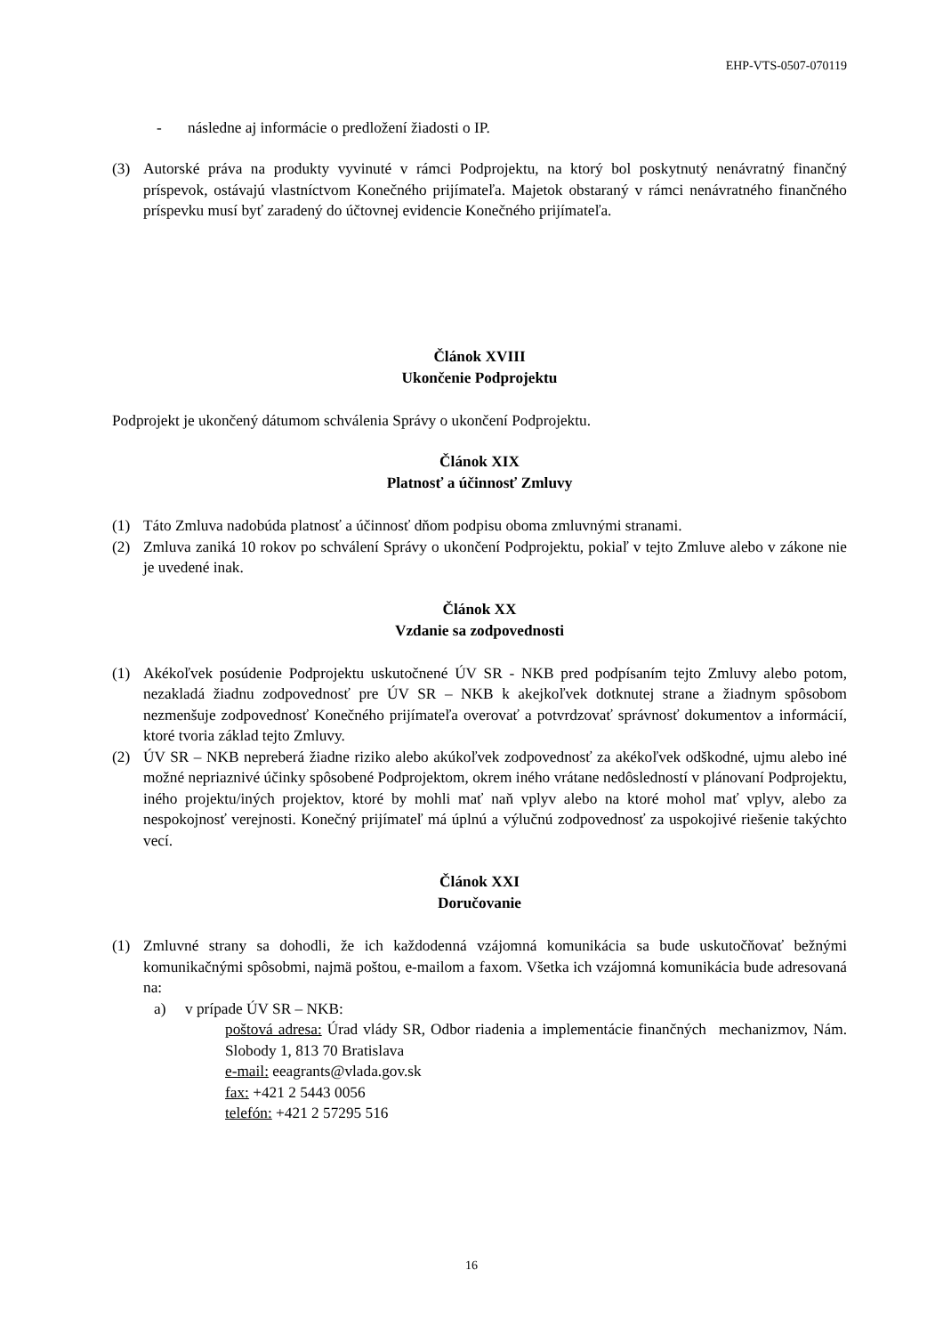EHP-VTS-0507-070119
- následne aj informácie o predložení žiadosti o IP.
(3) Autorské práva na produkty vyvinuté v rámci Podprojektu, na ktorý bol poskytnutý nenávratný finančný príspevok, ostávajú vlastníctvom Konečného prijímateľa. Majetok obstaraný v rámci nenávratného finančného príspevku musí byť zaradený do účtovnej evidencie Konečného prijímateľa.
Článok XVIII
Ukončenie Podprojektu
Podprojekt je ukončený dátumom schválenia Správy o ukončení Podprojektu.
Článok XIX
Platnosť a účinnosť Zmluvy
(1) Táto Zmluva nadobúda platnosť a účinnosť dňom podpisu oboma zmluvnými stranami.
(2) Zmluva zaniká 10 rokov po schválení Správy o ukončení Podprojektu, pokiaľ v tejto Zmluve alebo v zákone nie je uvedené inak.
Článok XX
Vzdanie sa zodpovednosti
(1) Akékoľvek posúdenie Podprojektu uskutočnené ÚV SR - NKB pred podpísaním tejto Zmluvy alebo potom, nezakladá žiadnu zodpovednosť pre ÚV SR – NKB k akejkoľvek dotknutej strane a žiadnym spôsobom nezmenšuje zodpovednosť Konečného prijímateľa overovať a potvrdzovať správnosť dokumentov a informácií, ktoré tvoria základ tejto Zmluvy.
(2) ÚV SR – NKB nepreberá žiadne riziko alebo akúkoľvek zodpovednosť za akékoľvek odškodné, ujmu alebo iné možné nepriaznivé účinky spôsobené Podprojektom, okrem iného vrátane nedôsledností v plánovaní Podprojektu, iného projektu/iných projektov, ktoré by mohli mať naň vplyv alebo na ktoré mohol mať vplyv, alebo za nespokojnosť verejnosti. Konečný prijímateľ má úplnú a výlučnú zodpovednosť za uspokojivé riešenie takýchto vecí.
Článok XXI
Doručovanie
(1) Zmluvné strany sa dohodli, že ich každodenná vzájomná komunikácia sa bude uskutočňovať bežnými komunikačnými spôsobmi, najmä poštou, e-mailom a faxom. Všetka ich vzájomná komunikácia bude adresovaná na:
a) v prípade ÚV SR – NKB:
poštová adresa: Úrad vlády SR, Odbor riadenia a implementácie finančných mechanizmov, Nám. Slobody 1, 813 70 Bratislava
e-mail: eeagrants@vlada.gov.sk
fax: +421 2 5443 0056
telefón: +421 2 57295 516
16